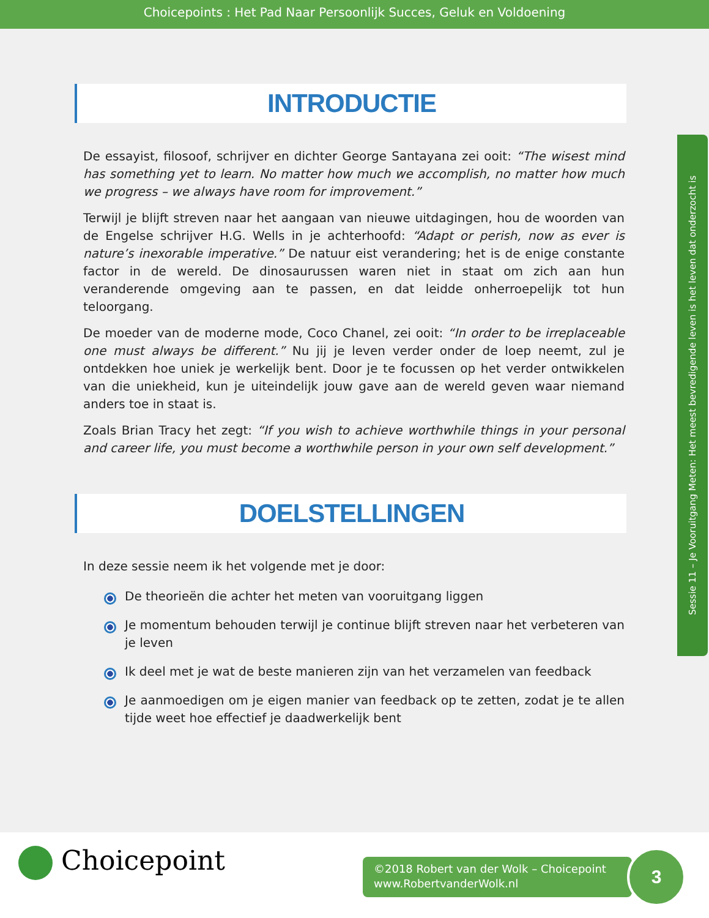Choicepoints : Het Pad Naar Persoonlijk Succes, Geluk en Voldoening
INTRODUCTIE
De essayist, filosoof, schrijver en dichter George Santayana zei ooit: “The wisest mind has something yet to learn. No matter how much we accomplish, no matter how much we progress – we always have room for improvement.”
Terwijl je blijft streven naar het aangaan van nieuwe uitdagingen, hou de woorden van de Engelse schrijver H.G. Wells in je achterhoofd: “Adapt or perish, now as ever is nature’s inexorable imperative.” De natuur eist verandering; het is de enige constante factor in de wereld. De dinosaurussen waren niet in staat om zich aan hun veranderende omgeving aan te passen, en dat leidde onherroepelijk tot hun teloorgang.
De moeder van de moderne mode, Coco Chanel, zei ooit: “In order to be irreplaceable one must always be different.” Nu jij je leven verder onder de loep neemt, zul je ontdekken hoe uniek je werkelijk bent. Door je te focussen op het verder ontwikkelen van die uniekheid, kun je uiteindelijk jouw gave aan de wereld geven waar niemand anders toe in staat is.
Zoals Brian Tracy het zegt: “If you wish to achieve worthwhile things in your personal and career life, you must become a worthwhile person in your own self development.”
DOELSTELLINGEN
In deze sessie neem ik het volgende met je door:
De theorieën die achter het meten van vooruitgang liggen
Je momentum behouden terwijl je continue blijft streven naar het verbeteren van je leven
Ik deel met je wat de beste manieren zijn van het verzamelen van feedback
Je aanmoedigen om je eigen manier van feedback op te zetten, zodat je te allen tijde weet hoe effectief je daadwerkelijk bent
Sessie 11 – Je Vooruitgang Meten: Het meest bevredigende leven is het leven dat onderzocht is
Choicepoint
©2018 Robert van der Wolk – Choicepoint
www.RobertvanderWolk.nl
3